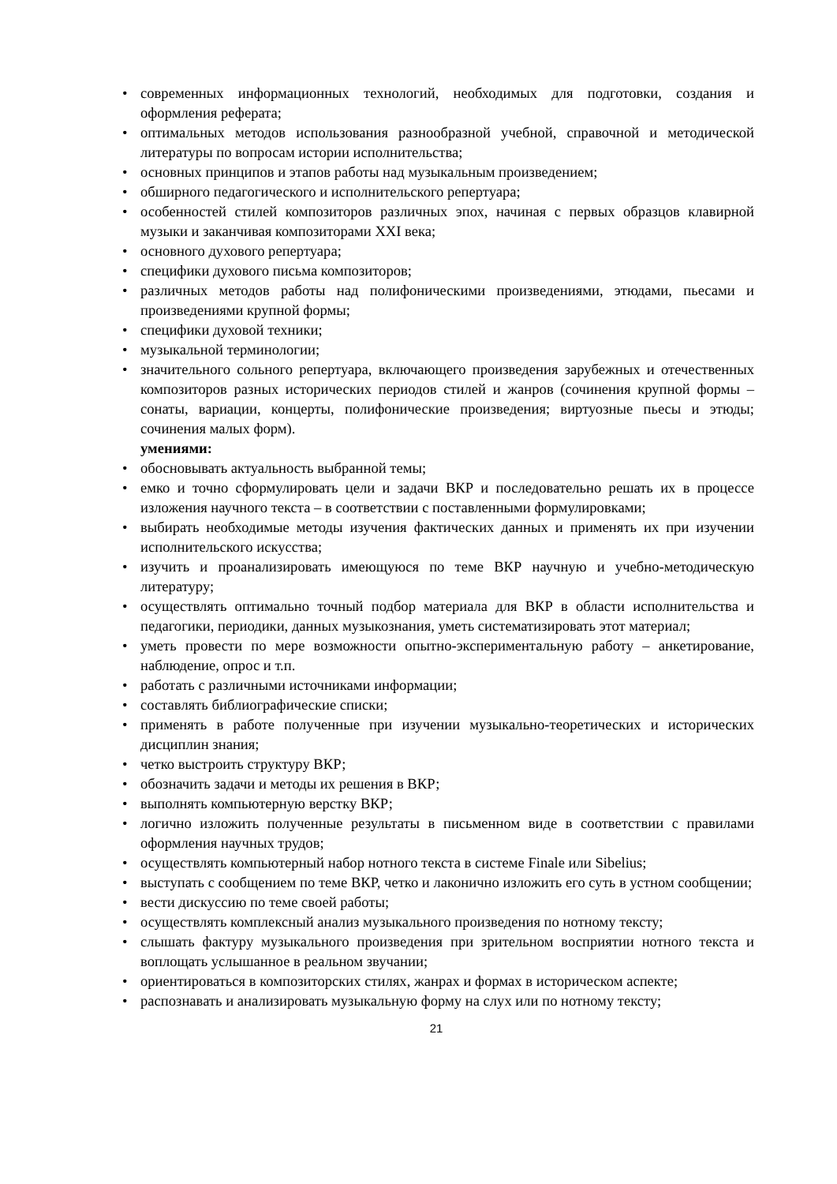• современных информационных технологий, необходимых для подготовки, создания и оформления реферата;
• оптимальных методов использования разнообразной учебной, справочной и методической литературы по вопросам истории исполнительства;
• основных принципов и этапов работы над музыкальным произведением;
• обширного педагогического и исполнительского репертуара;
• особенностей стилей композиторов различных эпох, начиная с первых образцов клавирной музыки и заканчивая композиторами XXI века;
• основного духового репертуара;
• специфики духового письма композиторов;
• различных методов работы над полифоническими произведениями, этюдами, пьесами и произведениями крупной формы;
• специфики духовой техники;
• музыкальной терминологии;
• значительного сольного репертуара, включающего произведения зарубежных и отечественных композиторов разных исторических периодов стилей и жанров (сочинения крупной формы – сонаты, вариации, концерты, полифонические произведения; виртуозные пьесы и этюды; сочинения малых форм).
умениями:
• обосновывать актуальность выбранной темы;
• емко и точно сформулировать цели и задачи ВКР и последовательно решать их в процессе изложения научного текста – в соответствии с поставленными формулировками;
• выбирать необходимые методы изучения фактических данных и применять их при изучении исполнительского искусства;
• изучить и проанализировать имеющуюся по теме ВКР научную и учебно-методическую литературу;
• осуществлять оптимально точный подбор материала для ВКР в области исполнительства и педагогики, периодики, данных музыкознания, уметь систематизировать этот материал;
• уметь провести по мере возможности опытно-экспериментальную работу – анкетирование, наблюдение, опрос и т.п.
• работать с различными источниками информации;
• составлять библиографические списки;
• применять в работе полученные при изучении музыкально-теоретических и исторических дисциплин знания;
• четко выстроить структуру ВКР;
• обозначить задачи и методы их решения в ВКР;
• выполнять компьютерную верстку ВКР;
• логично изложить полученные результаты в письменном виде в соответствии с правилами оформления научных трудов;
• осуществлять компьютерный набор нотного текста в системе Finale или Sibelius;
• выступать с сообщением по теме ВКР, четко и лаконично изложить его суть в устном сообщении;
• вести дискуссию по теме своей работы;
• осуществлять комплексный анализ музыкального произведения по нотному тексту;
• слышать фактуру музыкального произведения при зрительном восприятии нотного текста и воплощать услышанное в реальном звучании;
• ориентироваться в композиторских стилях, жанрах и формах в историческом аспекте;
• распознавать и анализировать музыкальную форму на слух или по нотному тексту;
21